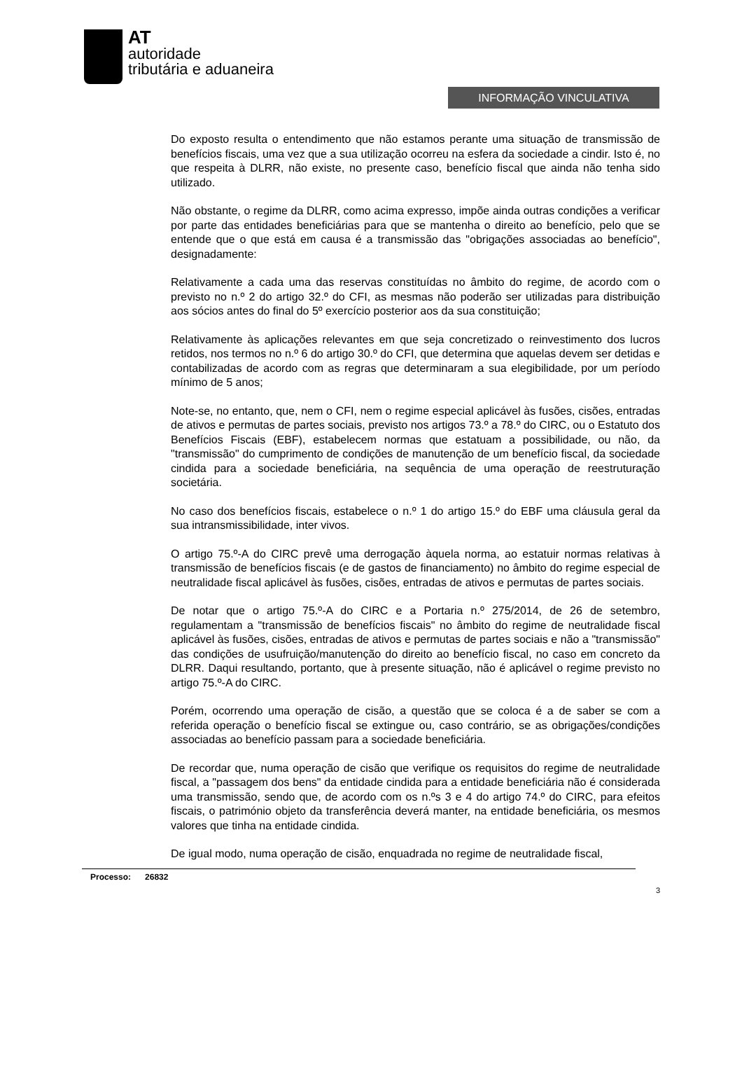AT
autoridade
tributária e aduaneira
INFORMAÇÃO VINCULATIVA
Do exposto resulta o entendimento que não estamos perante uma situação de transmissão de benefícios fiscais, uma vez que a sua utilização ocorreu na esfera da sociedade a cindir. Isto é, no que respeita à DLRR, não existe, no presente caso, benefício fiscal que ainda não tenha sido utilizado.
Não obstante, o regime da DLRR, como acima expresso, impõe ainda outras condições a verificar por parte das entidades beneficiárias para que se mantenha o direito ao benefício, pelo que se entende que o que está em causa é a transmissão das "obrigações associadas ao benefício", designadamente:
Relativamente a cada uma das reservas constituídas no âmbito do regime, de acordo com o previsto no n.º 2 do artigo 32.º do CFI, as mesmas não poderão ser utilizadas para distribuição aos sócios antes do final do 5º exercício posterior aos da sua constituição;
Relativamente às aplicações relevantes em que seja concretizado o reinvestimento dos lucros retidos, nos termos no n.º 6 do artigo 30.º do CFI, que determina que aquelas devem ser detidas e contabilizadas de acordo com as regras que determinaram a sua elegibilidade, por um período mínimo de 5 anos;
Note-se, no entanto, que, nem o CFI, nem o regime especial aplicável às fusões, cisões, entradas de ativos e permutas de partes sociais, previsto nos artigos 73.º a 78.º do CIRC, ou o Estatuto dos Benefícios Fiscais (EBF), estabelecem normas que estatuam a possibilidade, ou não, da "transmissão" do cumprimento de condições de manutenção de um benefício fiscal, da sociedade cindida para a sociedade beneficiária, na sequência de uma operação de reestruturação societária.
No caso dos benefícios fiscais, estabelece o n.º 1 do artigo 15.º do EBF uma cláusula geral da sua intransmissibilidade, inter vivos.
O artigo 75.º-A do CIRC prevê uma derrogação àquela norma, ao estatuir normas relativas à transmissão de benefícios fiscais (e de gastos de financiamento) no âmbito do regime especial de neutralidade fiscal aplicável às fusões, cisões, entradas de ativos e permutas de partes sociais.
De notar que o artigo 75.º-A do CIRC e a Portaria n.º 275/2014, de 26 de setembro, regulamentam a "transmissão de benefícios fiscais" no âmbito do regime de neutralidade fiscal aplicável às fusões, cisões, entradas de ativos e permutas de partes sociais e não a "transmissão" das condições de usufruição/manutenção do direito ao benefício fiscal, no caso em concreto da DLRR. Daqui resultando, portanto, que à presente situação, não é aplicável o regime previsto no artigo 75.º-A do CIRC.
Porém, ocorrendo uma operação de cisão, a questão que se coloca é a de saber se com a referida operação o benefício fiscal se extingue ou, caso contrário, se as obrigações/condições associadas ao benefício passam para a sociedade beneficiária.
De recordar que, numa operação de cisão que verifique os requisitos do regime de neutralidade fiscal, a "passagem dos bens" da entidade cindida para a entidade beneficiária não é considerada uma transmissão, sendo que, de acordo com os n.ºs 3 e 4 do artigo 74.º do CIRC, para efeitos fiscais, o património objeto da transferência deverá manter, na entidade beneficiária, os mesmos valores que tinha na entidade cindida.
De igual modo, numa operação de cisão, enquadrada no regime de neutralidade fiscal,
Processo: 26832
3